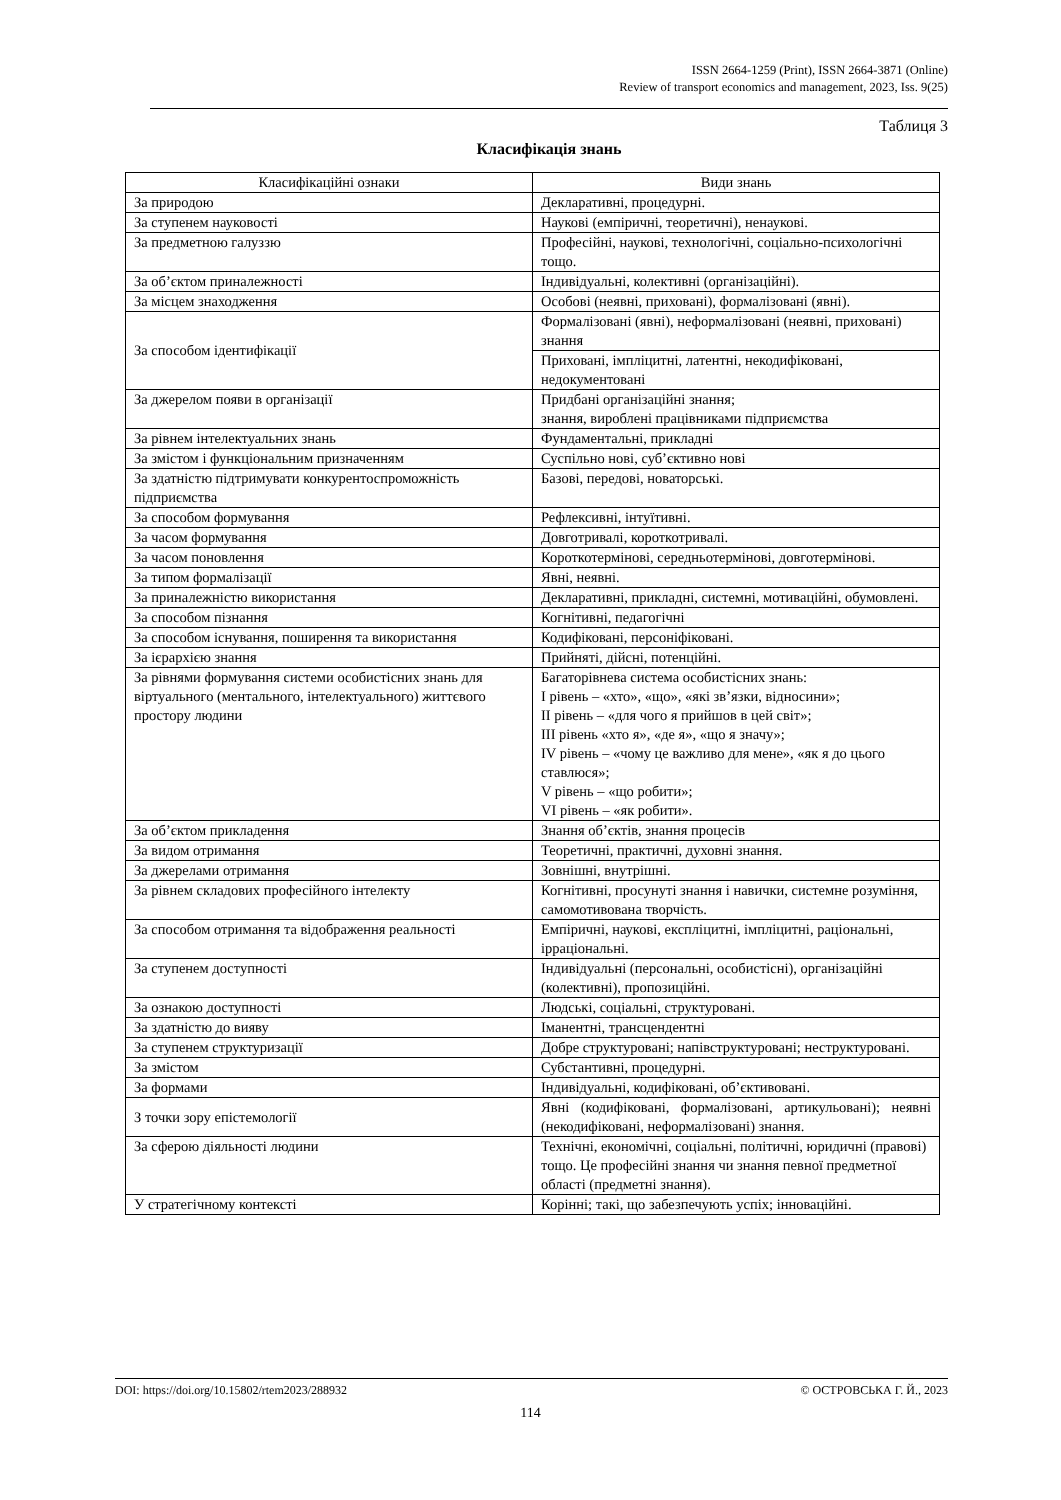ISSN 2664-1259 (Print), ISSN 2664-3871 (Online)
Review of transport economics and management, 2023, Iss. 9(25)
Таблиця 3
Класифікація знань
| Класифікаційні ознаки | Види знань |
| --- | --- |
| За природою | Декларативні, процедурні. |
| За ступенем науковості | Наукові (емпіричні, теоретичні), ненаукові. |
| За предметною галуззю | Професійні, наукові, технологічні, соціально-психологічні тощо. |
| За об’єктом приналежності | Індивідуальні, колективні (організаційні). |
| За місцем знаходження | Особові (неявні, приховані), формалізовані (явні). |
| За способом ідентифікації | Формалізовані (явні), неформалізовані (неявні, приховані) знання |
| | Приховані, імпліцитні, латентні, некодифіковані, недокументовані |
| За джерелом появи в організації | Придбані організаційні знання; знання, вироблені працівниками підприємства |
| За рівнем інтелектуальних знань | Фундаментальні, прикладні |
| За змістом і функціональним призначенням | Суспільно нові, суб’єктивно нові |
| За здатністю підтримувати конкурентоспроможність підприємства | Базові, передові, новаторські. |
| За способом формування | Рефлексивні, інтуїтивні. |
| За часом формування | Довготривалі, короткотривалі. |
| За часом поновлення | Короткотермінові, середньотермінові, довготермінові. |
| За типом формалізації | Явні, неявні. |
| За приналежністю використання | Декларативні, прикладні, системні, мотиваційні, обумовлені. |
| За способом пізнання | Когнітивні, педагогічні |
| За способом існування, поширення та використання | Кодифіковані, персоніфіковані. |
| За ієрархією знання | Прийняті, дійсні, потенційні. |
| За рівнями формування системи особистісних знань для віртуального (ментального, інтелектуального) життєвого простору людини | Багаторівнева система особистісних знань: I рівень – «хто», «що», «які зв’язки, відносини»; II рівень – «для чого я прийшов в цей світ»; III рівень «хто я», «де я», «що я значу»; IV рівень – «чому це важливо для мене», «як я до цього ставлюся»; V рівень – «що робити»; VI рівень – «як робити». |
| За об’єктом прикладення | Знання об’єктів, знання процесів |
| За видом отримання | Теоретичні, практичні, духовні знання. |
| За джерелами отримання | Зовнішні, внутрішні. |
| За рівнем складових професійного інтелекту | Когнітивні, просунуті знання і навички, системне розуміння, самомотивована творчість. |
| За способом отримання та відображення реальності | Емпіричні, наукові, експліцитні, імпліцитні, раціональні, ірраціональні. |
| За ступенем доступності | Індивідуальні (персональні, особистісні), організаційні (колективні), пропозиційні. |
| За ознакою доступності | Людські, соціальні, структуровані. |
| За здатністю до вияву | Іманентні, трансцендентні |
| За ступенем структуризації | Добре структуровані; напівструктуровані; неструктуровані. |
| За змістом | Субстантивні, процедурні. |
| За формами | Індивідуальні, кодифіковані, об’єктивовані. |
| З точки зору епістемології | Явні (кодифіковані, формалізовані, артикульовані); неявні (некодифіковані, неформалізовані) знання. |
| За сферою діяльності людини | Технічні, економічні, соціальні, політичні, юридичні (правові) тощо. Це професійні знання чи знання певної предметної області (предметні знання). |
| У стратегічному контексті | Корінні; такі, що забезпечують успіх; інноваційні. |
DOI: https://doi.org/10.15802/rtem2023/288932 © ОСТРОВСЬКА Г. Й., 2023
114